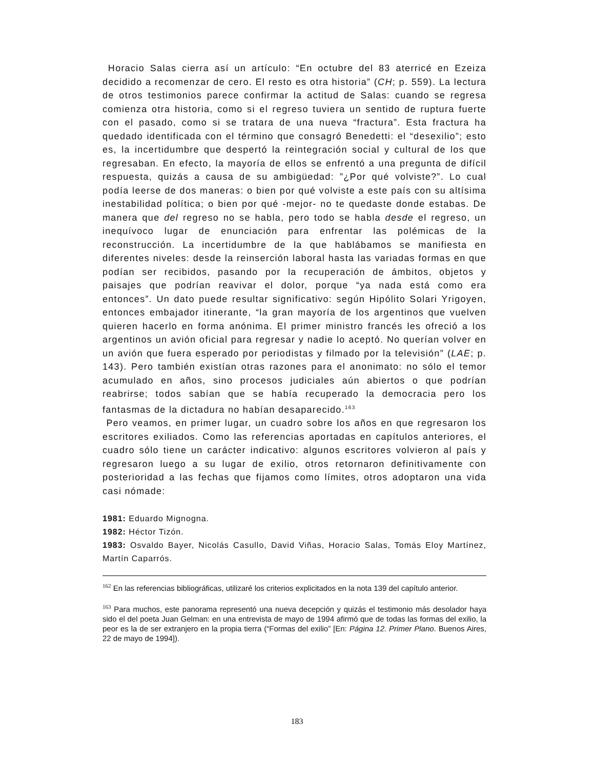Horacio Salas cierra así un artículo: “En octubre del 83 aterricé en Ezeiza decidido a recomenzar de cero. El resto es otra historia” (CH; p. 559). La lectura de otros testimonios parece confirmar la actitud de Salas: cuando se regresa comienza otra historia, como si el regreso tuviera un sentido de ruptura fuerte con el pasado, como si se tratara de una nueva “fractura”. Esta fractura ha quedado identificada con el término que consagró Benedetti: el “desexilio”; esto es, la incertidumbre que despertó la reintegración social y cultural de los que regresaban. En efecto, la mayoría de ellos se enfrentó a una pregunta de difícil respuesta, quizás a causa de su ambigüedad: ”¿Por qué volviste?”. Lo cual podía leerse de dos maneras: o bien por qué volviste a este país con su altísima inestabilidad política; o bien por qué -mejor- no te quedaste donde estabas. De manera que del regreso no se habla, pero todo se habla desde el regreso, un inequívoco lugar de enunciación para enfrentar las polémicas de la reconstrucción. La incertidumbre de la que hablábamos se manifiesta en diferentes niveles: desde la reinserción laboral hasta las variadas formas en que podían ser recibidos, pasando por la recuperación de ámbitos, objetos y paisajes que podrían reavivar el dolor, porque “ya nada está como era entonces”. Un dato puede resultar significativo: según Hipólito Solari Yrigoyen, entonces embajador itinerante, “la gran mayoría de los argentinos que vuelven quieren hacerlo en forma anónima. El primer ministro francés les ofreció a los argentinos un avión oficial para regresar y nadie lo aceptó. No querían volver en un avión que fuera esperado por periodistas y filmado por la televisión” (LAE; p. 143). Pero también existían otras razones para el anonimato: no sólo el temor acumulado en años, sino procesos judiciales aún abiertos o que podrían reabrirse; todos sabían que se había recuperado la democracia pero los fantasmas de la dictadura no habían desaparecido.<sup>163</sup>
Pero veamos, en primer lugar, un cuadro sobre los años en que regresaron los escritores exiliados. Como las referencias aportadas en capítulos anteriores, el cuadro sólo tiene un carácter indicativo: algunos escritores volvieron al país y regresaron luego a su lugar de exilio, otros retornaron definitivamente con posterioridad a las fechas que fijamos como límites, otros adoptaron una vida casi nómade:
1981: Eduardo Mignogna.
1982: Héctor Tizón.
1983: Osvaldo Bayer, Nicolás Casullo, David Viñas, Horacio Salas, Tomás Eloy Martínez, Martín Caparrós.
<sup>162</sup> En las referencias bibliográficas, utilizaré los criterios explicitados en la nota 139 del capítulo anterior.
<sup>163</sup> Para muchos, este panorama representó una nueva decepción y quizás el testimonio más desolador haya sido el del poeta Juan Gelman: en una entrevista de mayo de 1994 afirmó que de todas las formas del exilio, la peor es la de ser extranjero en la propia tierra (“Formas del exilio” [En: Página 12. Primer Plano. Buenos Aires, 22 de mayo de 1994]).
183